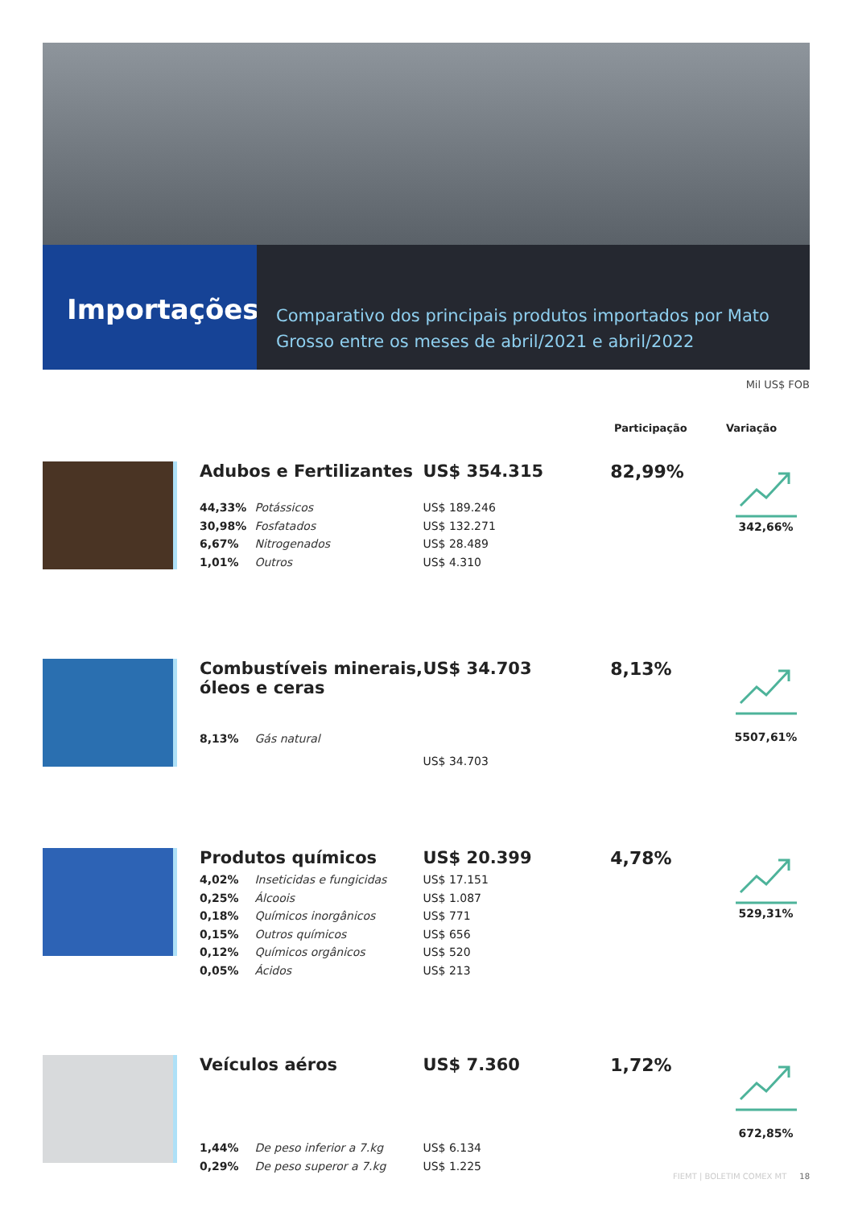Importações
Comparativo dos principais produtos importados por Mato Grosso entre os meses de abril/2021 e abril/2022
Mil US$ FOB
Participação Variação
Adubos e Fertilizantes
44,33% Potássicos
30,98% Fosfatados
6,67% Nitrogenados
1,01% Outros
US$ 354.315
US$ 189.246
US$ 132.271
US$ 28.489
US$ 4.310
82,99%
342,66%
Combustíveis minerais, óleos e ceras
8,13% Gás natural
US$ 34.703
US$ 34.703
8,13%
5507,61%
Produtos químicos
4,02% Inseticidas e fungicidas
0,25% Álcoois
0,18% Químicos inorgânicos
0,15% Outros químicos
0,12% Químicos orgânicos
0,05% Ácidos
US$ 20.399
US$ 17.151
US$ 1.087
US$ 771
US$ 656
US$ 520
US$ 213
4,78%
529,31%
Veículos aéros
1,44% De peso inferior a 7.kg
0,29% De peso superor a 7.kg
US$ 7.360
US$ 6.134
US$ 1.225
1,72%
672,85%
FIEMT | BOLETIM COMEX MT 18